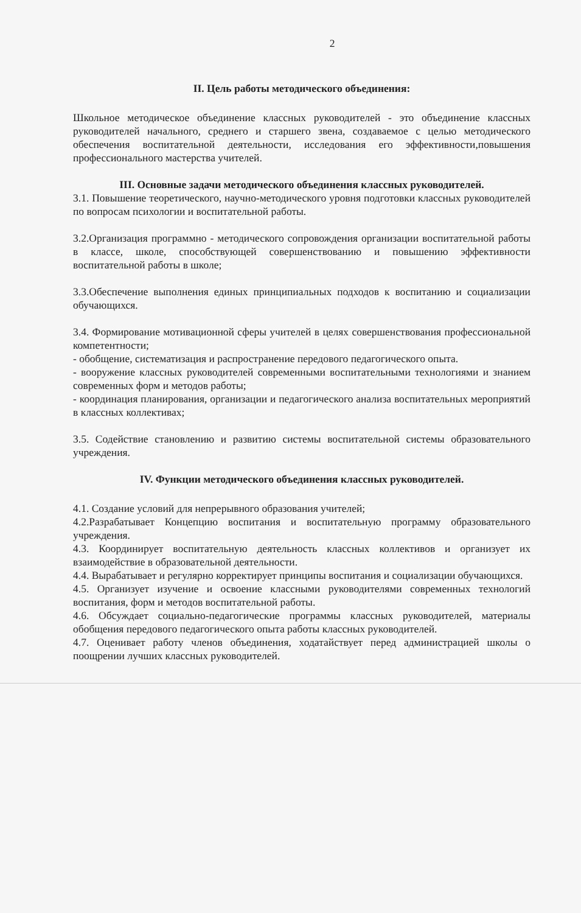2
II. Цель работы методического объединения:
Школьное методическое объединение классных руководителей - это объединение классных руководителей начального, среднего и старшего звена, создаваемое с целью методического обеспечения воспитательной деятельности, исследования его эффективности,повышения профессионального мастерства учителей.
III. Основные задачи методического объединения классных руководителей.
3.1. Повышение теоретического, научно-методического уровня подготовки классных руководителей по вопросам психологии и воспитательной работы.
3.2.Организация программно - методического сопровождения организации воспитательной работы в классе, школе, способствующей совершенствованию и повышению эффективности воспитательной работы в школе;
3.3.Обеспечение выполнения единых принципиальных подходов к воспитанию и социализации обучающихся.
3.4. Формирование мотивационной сферы учителей в целях совершенствования профессиональной компетентности;
- обобщение, систематизация и распространение передового педагогического опыта.
- вооружение классных руководителей современными воспитательными технологиями и знанием современных форм и методов работы;
- координация планирования, организации и педагогического анализа воспитательных мероприятий в классных коллективах;
3.5. Содействие становлению и развитию системы воспитательной системы образовательного учреждения.
IV. Функции методического объединения классных руководителей.
4.1. Создание условий для непрерывного образования учителей;
4.2.Разрабатывает Концепцию воспитания и воспитательную программу образовательного учреждения.
4.3. Координирует воспитательную деятельность классных коллективов и организует их взаимодействие в образовательной деятельности.
4.4. Вырабатывает и регулярно корректирует принципы воспитания и социализации обучающихся.
4.5. Организует изучение и освоение классными руководителями современных технологий воспитания, форм и методов воспитательной работы.
4.6. Обсуждает социально-педагогические программы классных руководителей, материалы обобщения передового педагогического опыта работы классных руководителей.
4.7. Оценивает работу членов объединения, ходатайствует перед администрацией школы о поощрении лучших классных руководителей.